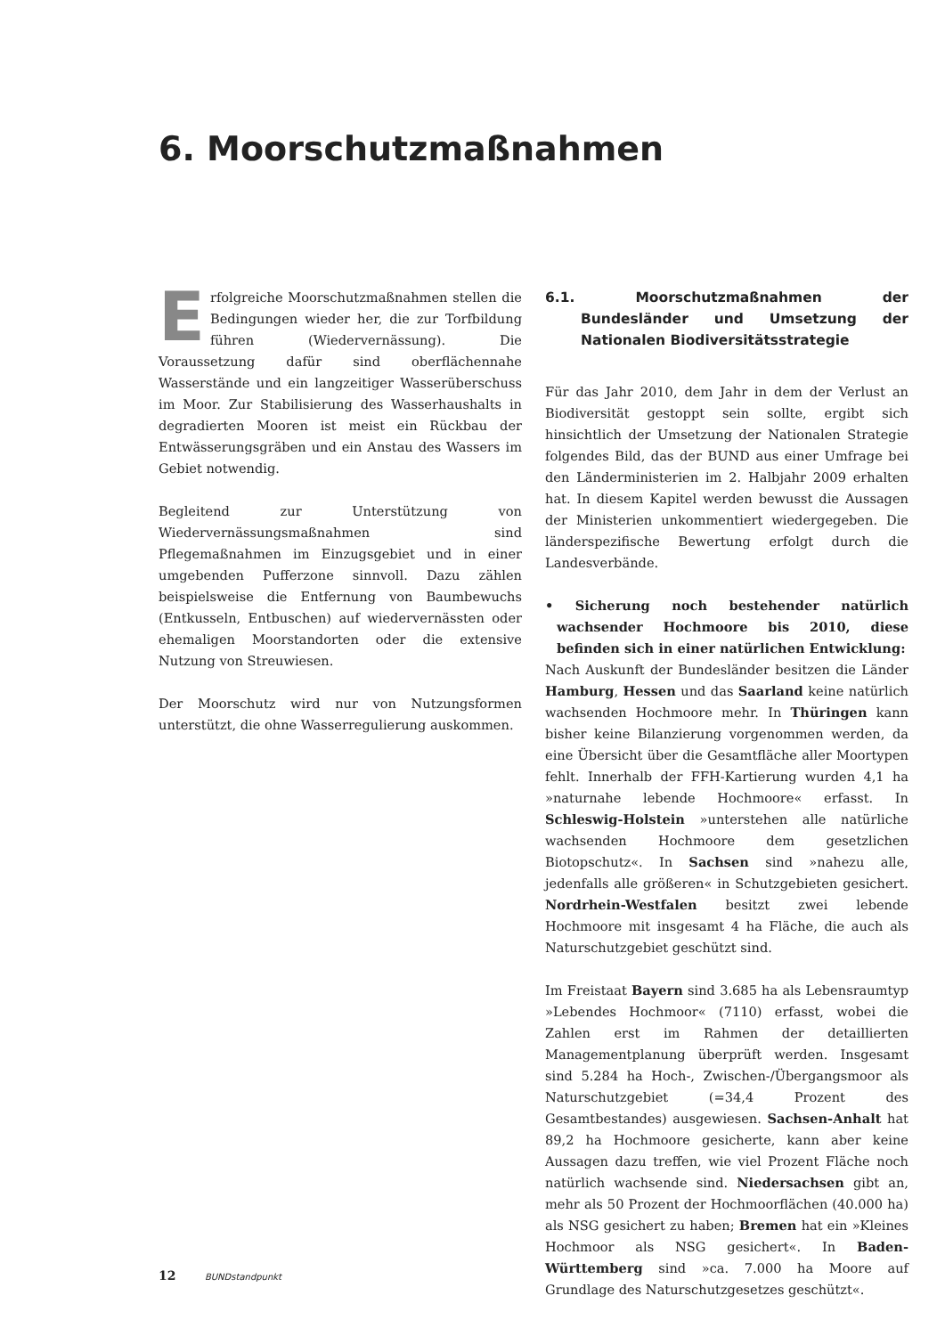6. Moorschutzmaßnahmen
Erfolgreiche Moorschutzmaßnahmen stellen die Bedingungen wieder her, die zur Torfbildung führen (Wiedervernässung). Die Voraussetzung dafür sind oberflächennahe Wasserstände und ein langzeitiger Wasserüberschuss im Moor. Zur Stabilisierung des Wasserhaushalts in degradierten Mooren ist meist ein Rückbau der Entwässerungsgräben und ein Anstau des Wassers im Gebiet notwendig.
Begleitend zur Unterstützung von Wiedervernässungsmaßnahmen sind Pflegemaßnahmen im Einzugsgebiet und in einer umgebenden Pufferzone sinnvoll. Dazu zählen beispielsweise die Entfernung von Baumbewuchs (Entkusseln, Entbuschen) auf wiedervernässten oder ehemaligen Moorstandorten oder die extensive Nutzung von Streuwiesen.
Der Moorschutz wird nur von Nutzungsformen unterstützt, die ohne Wasserregulierung auskommen.
6.1. Moorschutzmaßnahmen der Bundesländer und Umsetzung der Nationalen Biodiversitätsstrategie
Für das Jahr 2010, dem Jahr in dem der Verlust an Biodiversität gestoppt sein sollte, ergibt sich hinsichtlich der Umsetzung der Nationalen Strategie folgendes Bild, das der BUND aus einer Umfrage bei den Länderministerien im 2. Halbjahr 2009 erhalten hat. In diesem Kapitel werden bewusst die Aussagen der Ministerien unkommentiert wiedergegeben. Die länderspezifische Bewertung erfolgt durch die Landesverbände.
• Sicherung noch bestehender natürlich wachsender Hochmoore bis 2010, diese befinden sich in einer natürlichen Entwicklung:
Nach Auskunft der Bundesländer besitzen die Länder Hamburg, Hessen und das Saarland keine natürlich wachsenden Hochmoore mehr. In Thüringen kann bisher keine Bilanzierung vorgenommen werden, da eine Übersicht über die Gesamtfläche aller Moortypen fehlt. Innerhalb der FFH-Kartierung wurden 4,1 ha »naturnahe lebende Hochmoore« erfasst. In Schleswig-Holstein »unterstehen alle natürliche wachsenden Hochmoore dem gesetzlichen Biotopschutz«. In Sachsen sind »nahezu alle, jedenfalls alle größeren« in Schutzgebieten gesichert. Nordrhein-Westfalen besitzt zwei lebende Hochmoore mit insgesamt 4 ha Fläche, die auch als Naturschutzgebiet geschützt sind.
Im Freistaat Bayern sind 3.685 ha als Lebensraumtyp »Lebendes Hochmoor« (7110) erfasst, wobei die Zahlen erst im Rahmen der detaillierten Managementplanung überprüft werden. Insgesamt sind 5.284 ha Hoch-, Zwischen-/Übergangsmoor als Naturschutzgebiet (=34,4 Prozent des Gesamtbestandes) ausgewiesen. Sachsen-Anhalt hat 89,2 ha Hochmoore gesicherte, kann aber keine Aussagen dazu treffen, wie viel Prozent Fläche noch natürlich wachsende sind. Niedersachsen gibt an, mehr als 50 Prozent der Hochmoorflächen (40.000 ha) als NSG gesichert zu haben; Bremen hat ein »Kleines Hochmoor als NSG gesichert«. In Baden-Württemberg sind »ca. 7.000 ha Moore auf Grundlage des Naturschutzgesetzes geschützt«.
12 BUNDstandpunkt